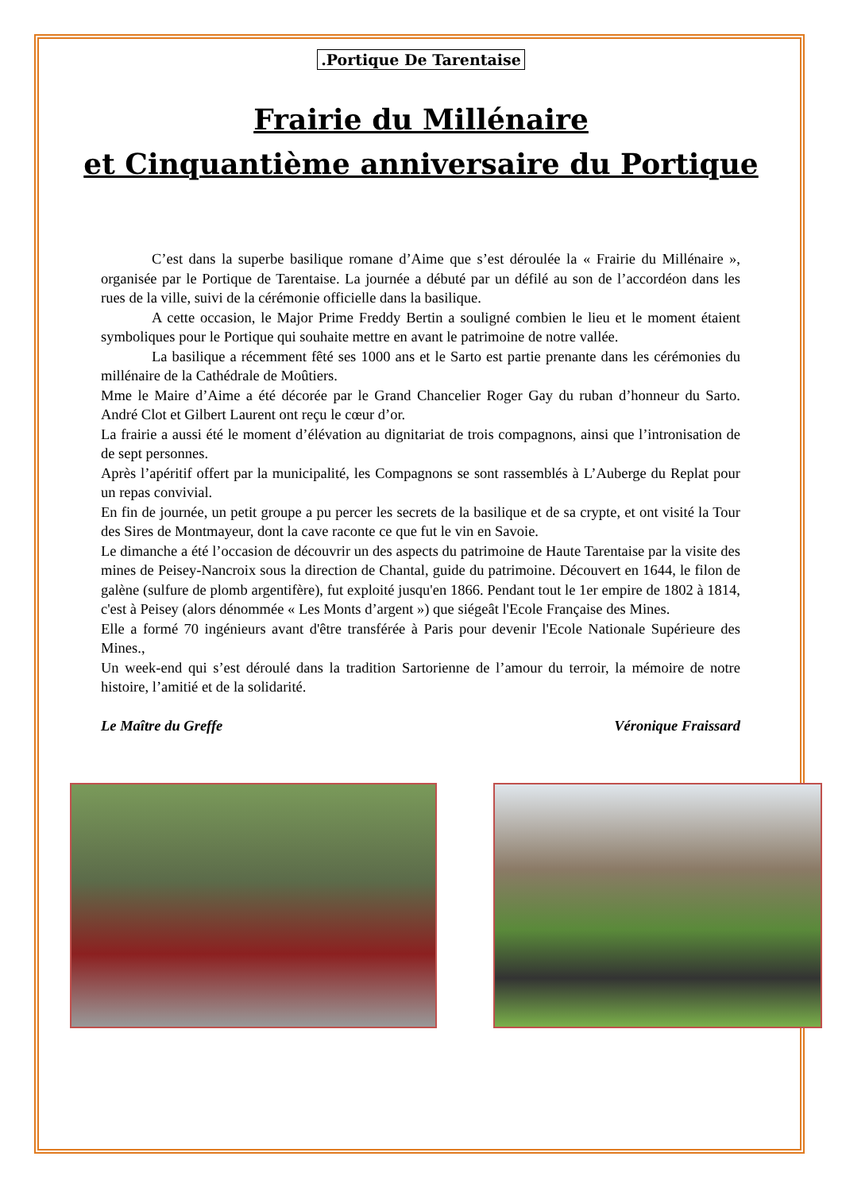.Portique De Tarentaise
Frairie du Millénaire
et Cinquantième anniversaire du Portique
C’est dans la superbe basilique romane d’Aime que s’est déroulée la « Frairie du Millénaire », organisée par le Portique de Tarentaise. La journée a débuté par un défilé au son de l’accordéon dans les rues de la ville, suivi de la cérémonie officielle dans la basilique.
A cette occasion, le Major Prime Freddy Bertin a souligné combien le lieu et le moment étaient symboliques pour le Portique qui souhaite mettre en avant le patrimoine de notre vallée.
La basilique a récemment fêté ses 1000 ans et le Sarto est partie prenante dans les cérémonies du millénaire de la Cathédrale de Moûtiers.
Mme le Maire d’Aime a été décorée par le Grand Chancelier Roger Gay du ruban d’honneur du Sarto. André Clot et Gilbert Laurent ont reçu le cœur d’or.
La frairie a aussi été le moment d’élévation au dignitariat de trois compagnons, ainsi que l’intronisation de de sept personnes.
Après l’apéritif offert par la municipalité, les Compagnons se sont rassemblés à L’Auberge du Replat pour un repas convivial.
En fin de journée, un petit groupe a pu percer les secrets de la basilique et de sa crypte, et ont visité la Tour des Sires de Montmayeur, dont la cave raconte ce que fut le vin en Savoie.
Le dimanche a été l’occasion de découvrir un des aspects du patrimoine de Haute Tarentaise par la visite des mines de Peisey-Nancroix sous la direction de Chantal, guide du patrimoine. Découvert en 1644, le filon de galène (sulfure de plomb argentifère), fut exploité jusqu'en 1866. Pendant tout le 1er empire de 1802 à 1814, c'est à Peisey (alors dénommée « Les Monts d’argent ») que siégeât l'Ecole Française des Mines.
Elle a formé 70 ingénieurs avant d'être transférée à Paris pour devenir l'Ecole Nationale Supérieure des Mines.,
Un week-end qui s’est déroulé dans la tradition Sartorienne de l’amour du terroir, la mémoire de notre histoire, l’amitié et de la solidarité.
Le Maître du Greffe Véronique Fraissard